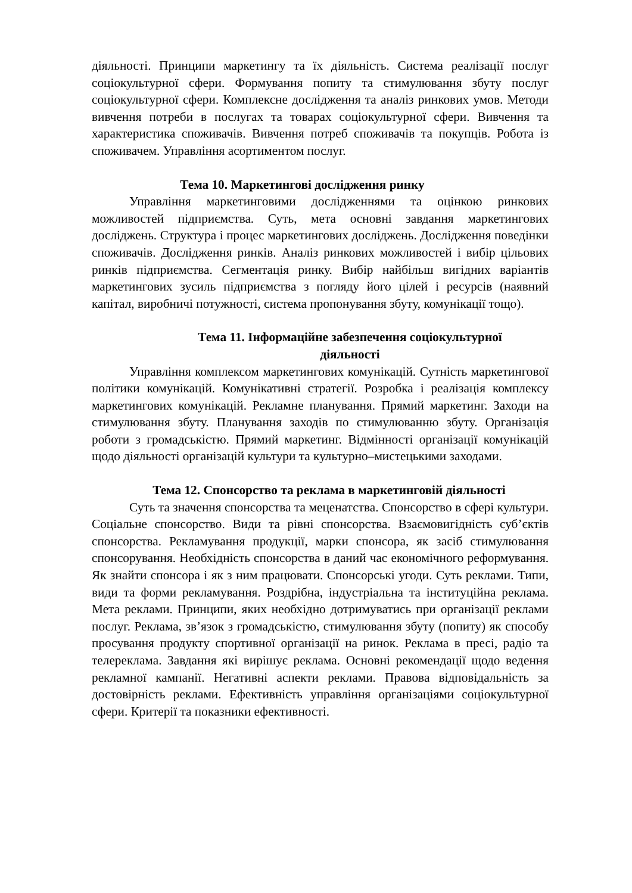діяльності. Принципи маркетингу та їх діяльність. Система реалізації послуг соціокультурної сфери. Формування попиту та стимулювання збуту послуг соціокультурної сфери. Комплексне дослідження та аналіз ринкових умов. Методи вивчення потреби в послугах та товарах соціокультурної сфери. Вивчення та характеристика споживачів. Вивчення потреб споживачів та покупців. Робота із споживачем. Управління асортиментом послуг.
Тема 10. Маркетингові дослідження ринку
Управління маркетинговими дослідженнями та оцінкою ринкових можливостей підприємства. Суть, мета основні завдання маркетингових досліджень. Структура і процес маркетингових досліджень. Дослідження поведінки споживачів. Дослідження ринків. Аналіз ринкових можливостей і вибір цільових ринків підприємства. Сегментація ринку. Вибір найбільш вигідних варіантів маркетингових зусиль підприємства з погляду його цілей і ресурсів (наявний капітал, виробничі потужності, система пропонування збуту, комунікації тощо).
Тема 11. Інформаційне забезпечення соціокультурної
діяльності
Управління комплексом маркетингових комунікацій. Сутність маркетингової політики комунікацій. Комунікативні стратегії. Розробка і реалізація комплексу маркетингових комунікацій. Рекламне планування. Прямий маркетинг. Заходи на стимулювання збуту. Планування заходів по стимулюванню збуту. Організація роботи з громадськістю. Прямий маркетинг. Відмінності організації комунікацій щодо діяльності організацій культури та культурно–мистецькими заходами.
Тема 12. Спонсорство та реклама в маркетинговій діяльності
Суть та значення спонсорства та меценатства. Спонсорство в сфері культури. Соціальне спонсорство. Види та рівні спонсорства. Взаємовигідність суб’єктів спонсорства. Рекламування продукції, марки спонсора, як засіб стимулювання спонсорування. Необхідність спонсорства в даний час економічного реформування. Як знайти спонсора і як з ним працювати. Спонсорські угоди. Суть реклами. Типи, види та форми рекламування. Роздрібна, індустріальна та інституційна реклама. Мета реклами. Принципи, яких необхідно дотримуватись при організації реклами послуг. Реклама, зв’язок з громадськістю, стимулювання збуту (попиту) як способу просування продукту спортивної організації на ринок. Реклама в пресі, радіо та телереклама. Завдання які вирішує реклама. Основні рекомендації щодо ведення рекламної кампанії. Негативні аспекти реклами. Правова відповідальність за достовірність реклами. Ефективність управління організаціями соціокультурної сфери. Критерії та показники ефективності.